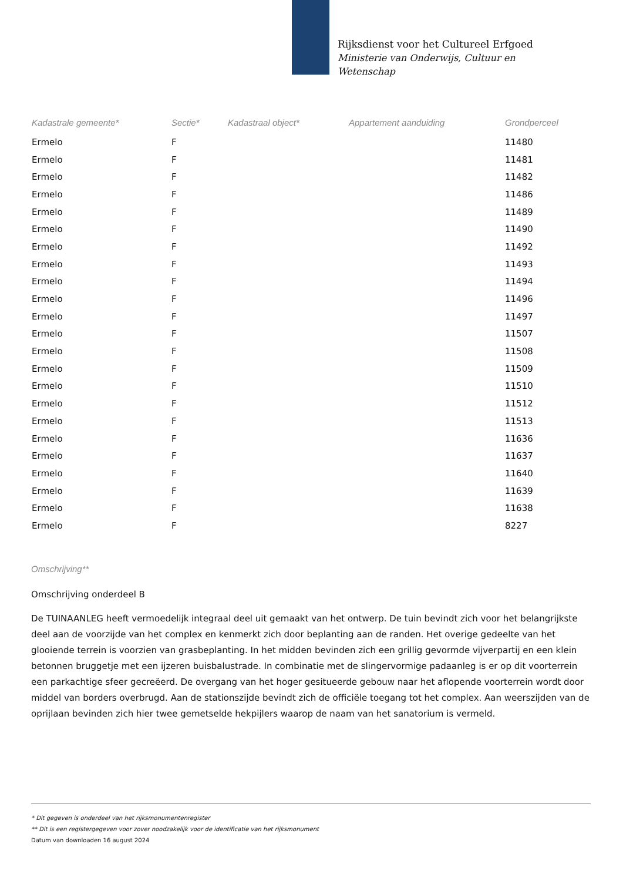Rijksdienst voor het Cultureel Erfgoed
Ministerie van Onderwijs, Cultuur en
Wetenschap
| Kadastrale gemeente* | Sectie* | Kadastraal object* | Appartement aanduiding | Grondperceel |
| --- | --- | --- | --- | --- |
| Ermelo | F | | | 11480 |
| Ermelo | F | | | 11481 |
| Ermelo | F | | | 11482 |
| Ermelo | F | | | 11486 |
| Ermelo | F | | | 11489 |
| Ermelo | F | | | 11490 |
| Ermelo | F | | | 11492 |
| Ermelo | F | | | 11493 |
| Ermelo | F | | | 11494 |
| Ermelo | F | | | 11496 |
| Ermelo | F | | | 11497 |
| Ermelo | F | | | 11507 |
| Ermelo | F | | | 11508 |
| Ermelo | F | | | 11509 |
| Ermelo | F | | | 11510 |
| Ermelo | F | | | 11512 |
| Ermelo | F | | | 11513 |
| Ermelo | F | | | 11636 |
| Ermelo | F | | | 11637 |
| Ermelo | F | | | 11640 |
| Ermelo | F | | | 11639 |
| Ermelo | F | | | 11638 |
| Ermelo | F | | | 8227 |
Omschrijving**
Omschrijving onderdeel B
De TUINAANLEG heeft vermoedelijk integraal deel uit gemaakt van het ontwerp. De tuin bevindt zich voor het belangrijkste deel aan de voorzijde van het complex en kenmerkt zich door beplanting aan de randen. Het overige gedeelte van het glooiende terrein is voorzien van grasbeplanting. In het midden bevinden zich een grillig gevormde vijverpartij en een klein betonnen bruggetje met een ijzeren buisbalustrade. In combinatie met de slingervormige padaanleg is er op dit voorterrein een parkachtige sfeer gecreëerd. De overgang van het hoger gesitueerde gebouw naar het aflopende voorterrein wordt door middel van borders overbrugd. Aan de stationszijde bevindt zich de officiële toegang tot het complex. Aan weerszijden van de oprijlaan bevinden zich hier twee gemetselde hekpijlers waarop de naam van het sanatorium is vermeld.
* Dit gegeven is onderdeel van het rijksmonumentenregister
** Dit is een registergegeven voor zover noodzakelijk voor de identificatie van het rijksmonument
Datum van downloaden 16 august 2024